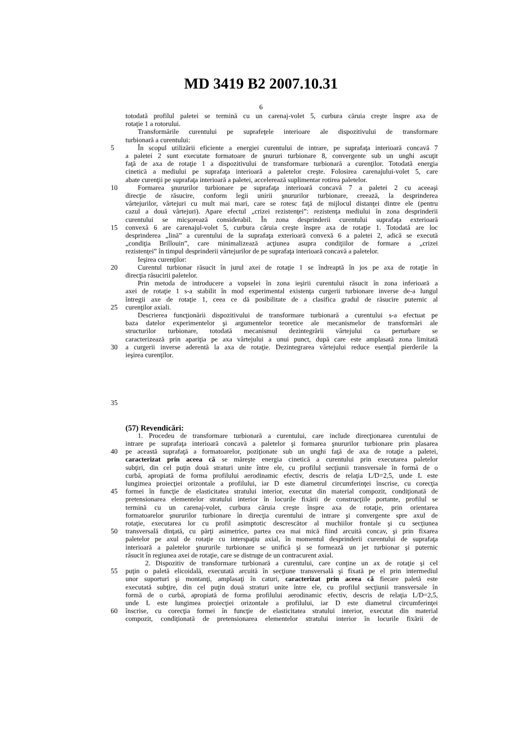MD 3419 B2 2007.10.31
6
totodată profilul paletei se termină cu un carenaj-volet 5, curbura căruia creşte înspre axa de
rotaţie 1 a rotorului.
Transformările curentului pe suprafeţele interioare ale dispozitivului de transformare
turbionară a curentului:
5 În scopul utilizării eficiente a energiei curentului de intrare, pe suprafaţa interioară concavă 7
a paletei 2 sunt executate formatoare de şnururi turbionare 8, convergente sub un unghi ascuţit
faţă de axa de rotaţie 1 a dispozitivului de transformare turbionară a curenţilor. Totodată energia
cinetică a mediului pe suprafaţa interioară a paletelor creşte. Folosirea carenajului-volet 5, care
abate curenţii pe suprafaţa interioară a paletei, accelerează suplimentar rotirea paletelor.
10 Formarea şnururilor turbionare pe suprafaţa interioară concavă 7 a paletei 2 cu aceeaşi
direcţie de răsucire, conform legii unirii şnururilor turbionare, creează, la desprinderea
vârtejurilor, vârtejuri cu mult mai mari, care se rotesc faţă de mijlocul distanţei dintre ele (pentru
cazul a două vârtejuri). Apare efectul „crizei rezistenţei”: rezistenţa mediului în zona desprinderii
curentului se micşorează considerabil. În zona desprinderii curentului suprafaţa exterioară
15 convexă 6 are carenajul-volet 5, curbura căruia creşte înspre axa de rotaţie 1. Totodată are loc
desprinderea „lină” a curentului de la suprafaţa exterioară convexă 6 a paletei 2, adică se execută
„condiţia Brillouin”, care minimalizează acţiunea asupra condiţiilor de formare a „crizei
rezistenţei” în timpul desprinderii vârtejurilor de pe suprafaţa interioară concavă a paletelor.
Ieşirea curenţilor:
20 Curentul turbionar răsucit în jurul axei de rotaţie 1 se îndreaptă în jos pe axa de rotaţie în
direcţia răsucirii paletelor.
Prin metoda de introducere a vopselei în zona ieşirii curentului răsucit în zona inferioară a
axei de rotaţie 1 s-a stabilit în mod experimental existenţa curgerii turbionare inverse de-a lungul
întregii axe de rotaţie 1, ceea ce dă posibilitate de a clasifica gradul de răsucire puternic al
25 curenţilor axiali.
Descrierea funcţionării dispozitivului de transformare turbionară a curentului s-a efectuat pe
baza datelor experimentelor şi argumentelor teoretice ale mecanismelor de transformări ale
structurilor turbionare, totodată mecanismul dezintegrării vârtejului ca perturbare se
caracterizează prin apariţia pe axa vârtejului a unui punct, după care este amplasată zona limitată
30 a curgerii inverse aderentă la axa de rotaţie. Dezintegrarea vârtejului reduce esenţial pierderile la
ieşirea curenţilor.
35
(57) Revendicări:
1. Procedeu de transformare turbionară a curentului, care include direcţionarea curentului de
intrare pe suprafaţa interioară concavă a paletelor şi formarea şnururilor turbionare prin plasarea
40 pe această suprafaţă a formatoarelor, poziţionate sub un unghi faţă de axa de rotaţie a paletei,
caracterizat prin aceea că se măreşte energia cinetică a curentului prin executarea paletelor
subţiri, din cel puţin două straturi unite între ele, cu profilul secţiunii transversale în formă de o
curbă, apropiată de forma profilului aerodinamic efectiv, descris de relaţia L/D=2,5, unde L este
lungimea proiecţiei orizontale a profilului, iar D este diametrul circumferinţei înscrise, cu corecţia
45 formei în funcţie de elasticitatea stratului interior, executat din material compozit, condiţionată de
pretensionarea elementelor stratului interior în locurile fixării de construcţiile portante, profilul se
termină cu un carenaj-volet, curbura căruia creşte înspre axa de rotaţie, prin orientarea
formatoarelor şnururilor turbionare în direcţia curentului de intrare şi convergente spre axul de
rotaţie, executarea lor cu profil asimptotic descrescător al muchiilor frontale şi cu secţiunea
50 transversală dinţată, cu părţi asimetrice, partea cea mai mică fiind arcuită concav, şi prin fixarea
paletelor pe axul de rotaţie cu interspaţiu axial, în momentul desprinderii curentului de suprafaţa
interioară a paletelor şnururile turbionare se unifică şi se formează un jet turbionar şi puternic
răsucit în regiunea axei de rotaţie, care se distruge de un contracurent axial.
2. Dispozitiv de transformare turbionară a curentului, care conţine un ax de rotaţie şi cel
55 puţin o paletă elicoidală, executată arcuită în secţiune transversală şi fixată pe el prin intermediul
unor suporturi şi montanţi, amplasaţi în caturi, caracterizat prin aceea că fiecare paletă este
executată subţire, din cel puţin două straturi unite între ele, cu profilul secţiunii transversale în
formă de o curbă, apropiată de forma profilului aerodinamic efectiv, descris de relaţia L/D=2,5,
unde L este lungimea proiecţiei orizontale a profilului, iar D este diametrul circumferinţei
60 înscrise, cu corecţia formei în funcţie de elasticitatea stratului interior, executat din material
compozit, condiţionată de pretensionarea elementelor stratului interior în locurile fixării de